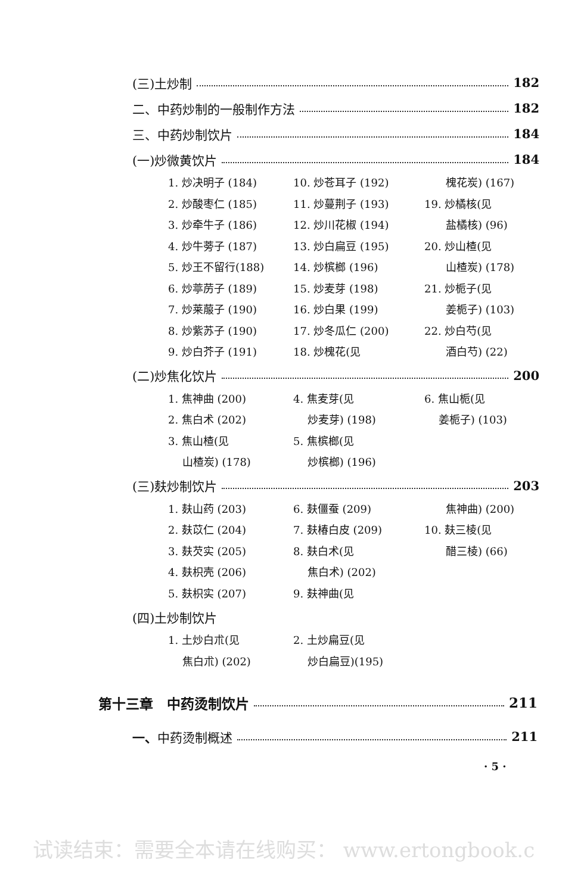(三)土炒制 182
二、中药炒制的一般制作方法 182
三、中药炒制饮片 184
(一)炒微黄饮片 184
1. 炒决明子 (184)
2. 炒酸枣仁 (185)
3. 炒牵牛子 (186)
4. 炒牛蒡子 (187)
5. 炒王不留行(188)
6. 炒葶苈子 (189)
7. 炒莱菔子 (190)
8. 炒紫苏子 (190)
9. 炒白芥子 (191)
10. 炒苍耳子 (192)
11. 炒蔓荆子 (193)
12. 炒川花椒 (194)
13. 炒白扁豆 (195)
14. 炒槟榔 (196)
15. 炒麦芽 (198)
16. 炒白果 (199)
17. 炒冬瓜仁 (200)
18. 炒槐花(见
　　槐花炭) (167)
19. 炒橘核(见
　　盐橘核) (96)
20. 炒山楂(见
　　山楂炭) (178)
21. 炒栀子(见
　　姜栀子) (103)
22. 炒白芍(见
　　酒白芍) (22)
(二)炒焦化饮片 200
1. 焦神曲 (200)
2. 焦白术 (202)
3. 焦山楂(见
　 山楂炭) (178)
4. 焦麦芽(见
　 炒麦芽) (198)
5. 焦槟榔(见
　 炒槟榔) (196)
6. 焦山栀(见
　 姜栀子) (103)
(三)麸炒制饮片 203
1. 麸山药 (203)
2. 麸苡仁 (204)
3. 麸芡实 (205)
4. 麸枳壳 (206)
5. 麸枳实 (207)
6. 麸僵蚕 (209)
7. 麸椿白皮 (209)
8. 麸白术(见
　 焦白术) (202)
9. 麸神曲(见
　　焦神曲) (200)
10. 麸三棱(见
　　醋三棱) (66)
(四)土炒制饮片
1. 土炒白朮(见
　 焦白朮) (202)
2. 土炒扁豆(见
　 炒白扁豆)(195)
第十三章　中药烫制饮片 211
一、中药烫制概述 211
· 5 ·
试读结束：需要全本请在线购买： www.ertongbook.c